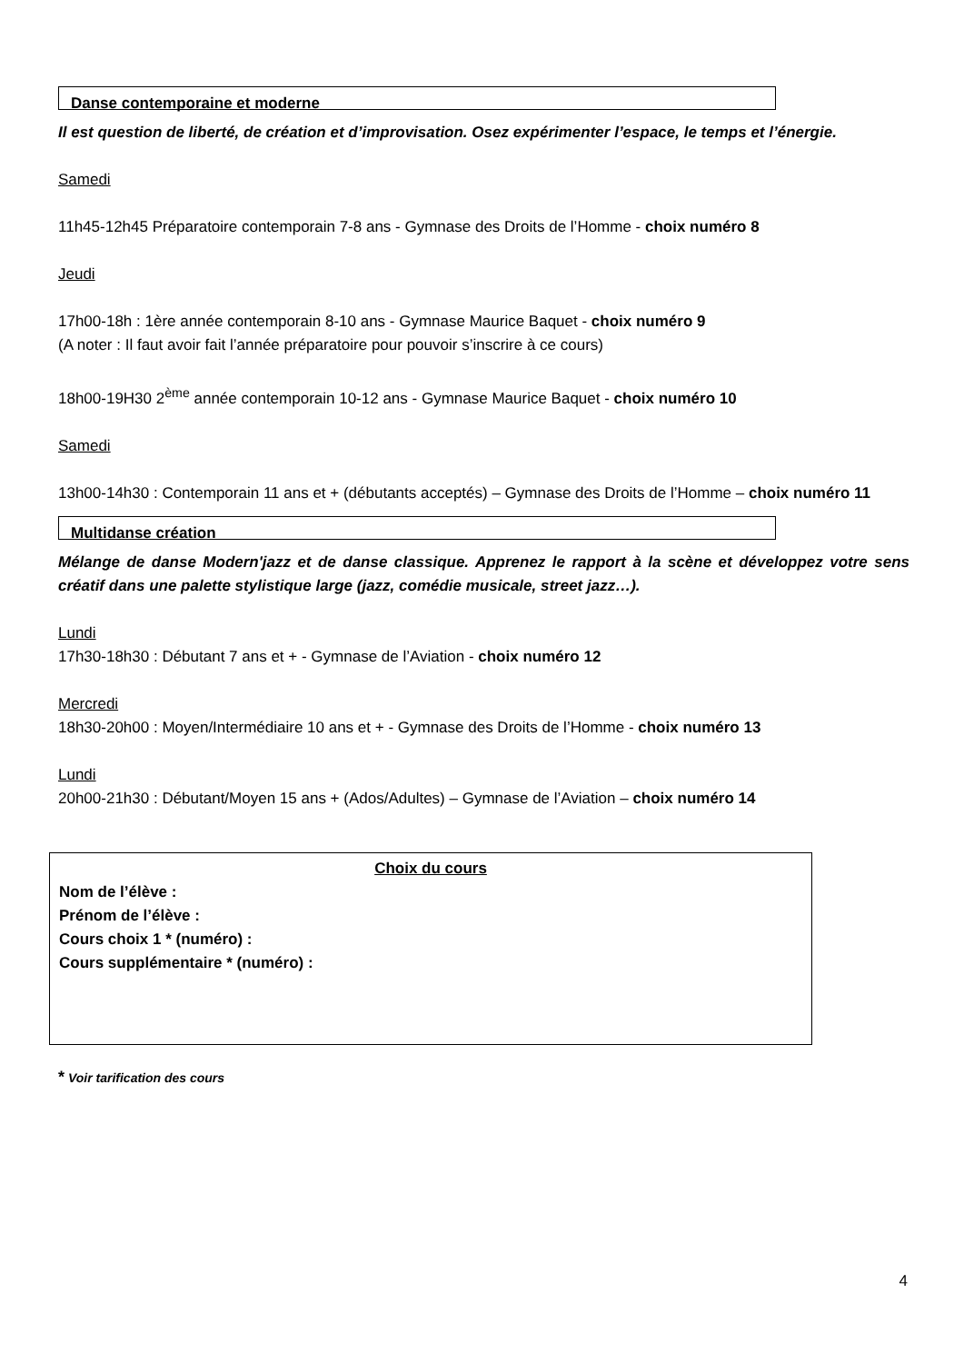Danse contemporaine et moderne
Il est question de liberté, de création et d’improvisation. Osez expérimenter l’espace, le temps et l’énergie.
Samedi
11h45-12h45 Préparatoire contemporain 7-8 ans - Gymnase des Droits de l’Homme - choix numéro 8
Jeudi
17h00-18h : 1ère année contemporain 8-10 ans - Gymnase Maurice Baquet - choix numéro 9
(A noter : Il faut avoir fait l’année préparatoire pour pouvoir s’inscrire à ce cours)
18h00-19H30 2<sup>ème</sup> année contemporain 10-12 ans - Gymnase Maurice Baquet - choix numéro 10
Samedi
13h00-14h30 : Contemporain 11 ans et + (débutants acceptés) – Gymnase des Droits de l’Homme – choix numéro 11
Multidanse création
Mélange de danse Modern'jazz et de danse classique. Apprenez le rapport à la scène et développez votre sens créatif dans une palette stylistique large (jazz, comédie musicale, street jazz…).
Lundi
17h30-18h30 : Débutant 7 ans et + - Gymnase de l’Aviation - choix numéro 12
Mercredi
18h30-20h00 : Moyen/Intermédiaire 10 ans et + - Gymnase des Droits de l’Homme - choix numéro 13
Lundi
20h00-21h30 : Débutant/Moyen 15 ans + (Ados/Adultes) – Gymnase de l’Aviation – choix numéro 14
Choix du cours
Nom de l’élève :
Prénom de l’élève :
Cours choix 1 * (numéro) :
Cours supplémentaire * (numéro) :
* Voir tarification des cours
4